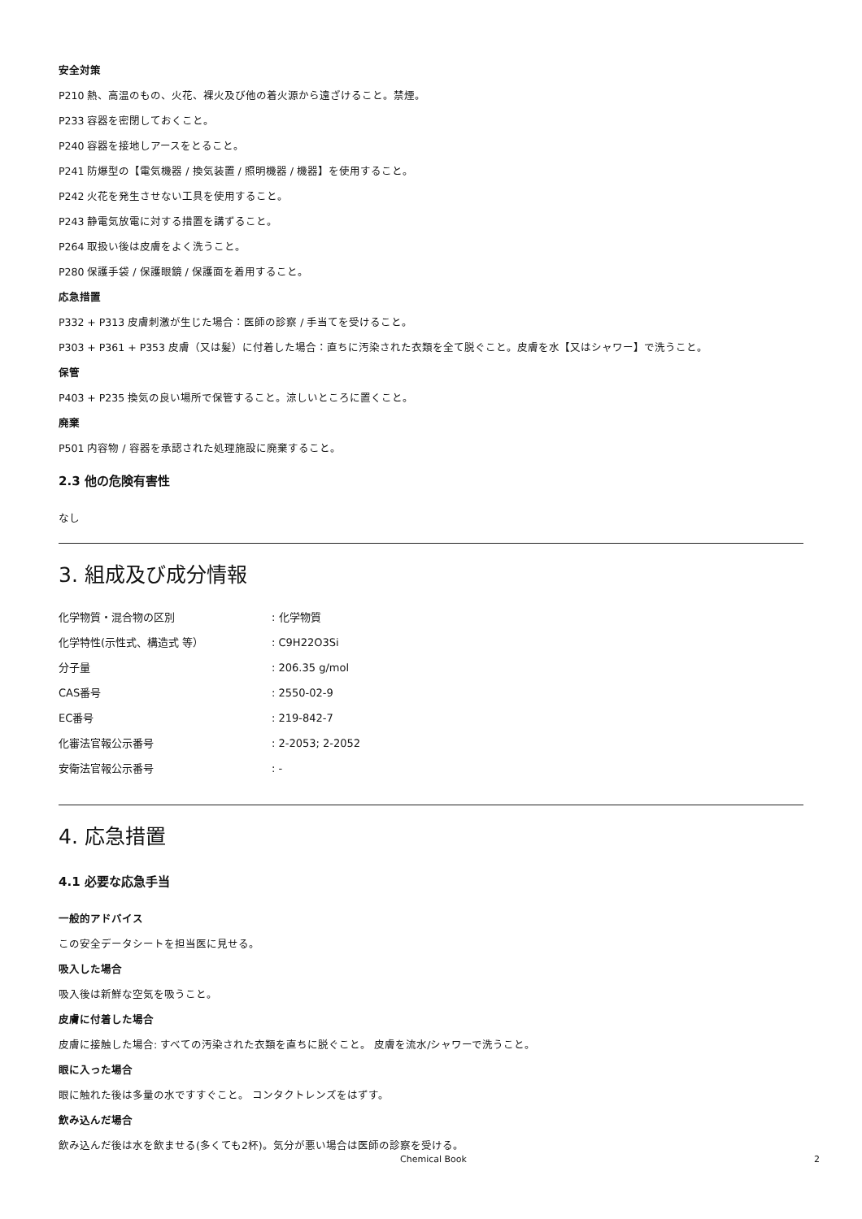安全対策
P210 熱、高温のもの、火花、裸火及び他の着火源から遠ざけること。禁煙。
P233 容器を密閉しておくこと。
P240 容器を接地しアースをとること。
P241 防爆型の【電気機器 / 換気装置 / 照明機器 / 機器】を使用すること。
P242 火花を発生させない工具を使用すること。
P243 静電気放電に対する措置を講ずること。
P264 取扱い後は皮膚をよく洗うこと。
P280 保護手袋 / 保護眼鏡 / 保護面を着用すること。
応急措置
P332 + P313 皮膚刺激が生じた場合：医師の診察 / 手当てを受けること。
P303 + P361 + P353 皮膚（又は髪）に付着した場合：直ちに汚染された衣類を全て脱ぐこと。皮膚を水【又はシャワー】で洗うこと。
保管
P403 + P235 換気の良い場所で保管すること。涼しいところに置くこと。
廃棄
P501 内容物 / 容器を承認された処理施設に廃棄すること。
2.3 他の危険有害性
なし
3. 組成及び成分情報
| 化学物質・混合物の区別 | : 化学物質 |
| 化学特性(示性式、構造式 等） | : C9H22O3Si |
| 分子量 | : 206.35 g/mol |
| CAS番号 | : 2550-02-9 |
| EC番号 | : 219-842-7 |
| 化審法官報公示番号 | : 2-2053; 2-2052 |
| 安衛法官報公示番号 | : - |
4. 応急措置
4.1 必要な応急手当
一般的アドバイス
この安全データシートを担当医に見せる。
吸入した場合
吸入後は新鮮な空気を吸うこと。
皮膚に付着した場合
皮膚に接触した場合: すべての汚染された衣類を直ちに脱ぐこと。 皮膚を流水/シャワーで洗うこと。
眼に入った場合
眼に触れた後は多量の水ですすぐこと。 コンタクトレンズをはずす。
飲み込んだ場合
飲み込んだ後は水を飲ませる(多くても2杯)。気分が悪い場合は医師の診察を受ける。
Chemical Book 2